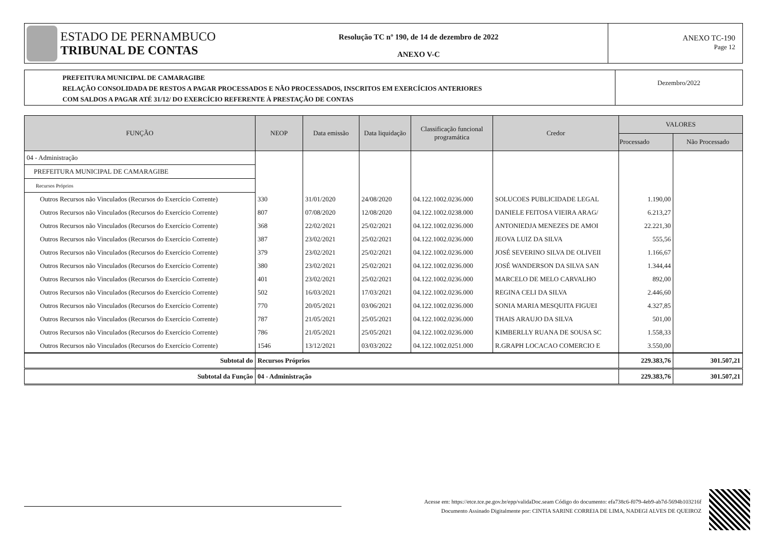ESTADO DE PERNAMBUCO
TRIBUNAL DE CONTAS
Resolução TC nº 190, de 14 de dezembro de 2022
ANEXO V-C
ANEXO TC-190
Page 12
PREFEITURA MUNICIPAL DE CAMARAGIBE
RELAÇÃO CONSOLIDADA DE RESTOS A PAGAR PROCESSADOS E NÃO PROCESSADOS, INSCRITOS EM EXERCÍCIOS ANTERIORES
COM SALDOS A PAGAR ATÉ 31/12/ DO EXERCÍCIO REFERENTE À PRESTAÇÃO DE CONTAS
Dezembro/2022
| FUNÇÃO | NEOP | Data emissão | Data liquidação | Classificação funcional programática | Credor | VALORES | |
| --- | --- | --- | --- | --- | --- | --- | --- |
| | | | | | | Processado | Não Processado |
| 04 - Administração | | | | | | | |
| PREFEITURA MUNICIPAL DE CAMARAGIBE | | | | | | | |
| Recursos Próprios | | | | | | | |
| Outros Recursos não Vinculados (Recursos do Exercício Corrente) | 330 | 31/01/2020 | 24/08/2020 | 04.122.1002.0236.000 | SOLUCOES PUBLICIDADE LEGAL | 1.190,00 | |
| Outros Recursos não Vinculados (Recursos do Exercício Corrente) | 807 | 07/08/2020 | 12/08/2020 | 04.122.1002.0238.000 | DANIELE FEITOSA VIEIRA ARAG/ | 6.213,27 | |
| Outros Recursos não Vinculados (Recursos do Exercício Corrente) | 368 | 22/02/2021 | 25/02/2021 | 04.122.1002.0236.000 | ANTONIEDJA MENEZES DE AMOI | 22.221,30 | |
| Outros Recursos não Vinculados (Recursos do Exercício Corrente) | 387 | 23/02/2021 | 25/02/2021 | 04.122.1002.0236.000 | JEOVA LUIZ DA SILVA | 555,56 | |
| Outros Recursos não Vinculados (Recursos do Exercício Corrente) | 379 | 23/02/2021 | 25/02/2021 | 04.122.1002.0236.000 | JOSÉ SEVERINO SILVA DE OLIVEII | 1.166,67 | |
| Outros Recursos não Vinculados (Recursos do Exercício Corrente) | 380 | 23/02/2021 | 25/02/2021 | 04.122.1002.0236.000 | JOSÉ WANDERSON DA SILVA SAN | 1.344,44 | |
| Outros Recursos não Vinculados (Recursos do Exercício Corrente) | 401 | 23/02/2021 | 25/02/2021 | 04.122.1002.0236.000 | MARCELO DE MELO CARVALHO | 892,00 | |
| Outros Recursos não Vinculados (Recursos do Exercício Corrente) | 502 | 16/03/2021 | 17/03/2021 | 04.122.1002.0236.000 | REGINA CELI DA SILVA | 2.446,60 | |
| Outros Recursos não Vinculados (Recursos do Exercício Corrente) | 770 | 20/05/2021 | 03/06/2021 | 04.122.1002.0236.000 | SONIA MARIA MESQUITA FIGUEI | 4.327,85 | |
| Outros Recursos não Vinculados (Recursos do Exercício Corrente) | 787 | 21/05/2021 | 25/05/2021 | 04.122.1002.0236.000 | THAIS ARAUJO DA SILVA | 501,00 | |
| Outros Recursos não Vinculados (Recursos do Exercício Corrente) | 786 | 21/05/2021 | 25/05/2021 | 04.122.1002.0236.000 | KIMBERLLY RUANA DE SOUSA SC | 1.558,33 | |
| Outros Recursos não Vinculados (Recursos do Exercício Corrente) | 1546 | 13/12/2021 | 03/03/2022 | 04.122.1002.0251.000 | R.GRAPH LOCACAO COMERCIO E | 3.550,00 | |
| Subtotal do | Recursos Próprios | | | | | 229.383,76 | 301.507,21 |
| Subtotal da Função | 04 - Administração | | | | | 229.383,76 | 301.507,21 |
Acesse em: https://etce.tce.pe.gov.br/epp/validaDoc.seam Código do documento: efa738c6-f079-4eb9-ab7d-5694b103216f
Documento Assinado Digitalmente por: CINTIA SARINE CORREIA DE LIMA, NADEGI ALVES DE QUEIROZ